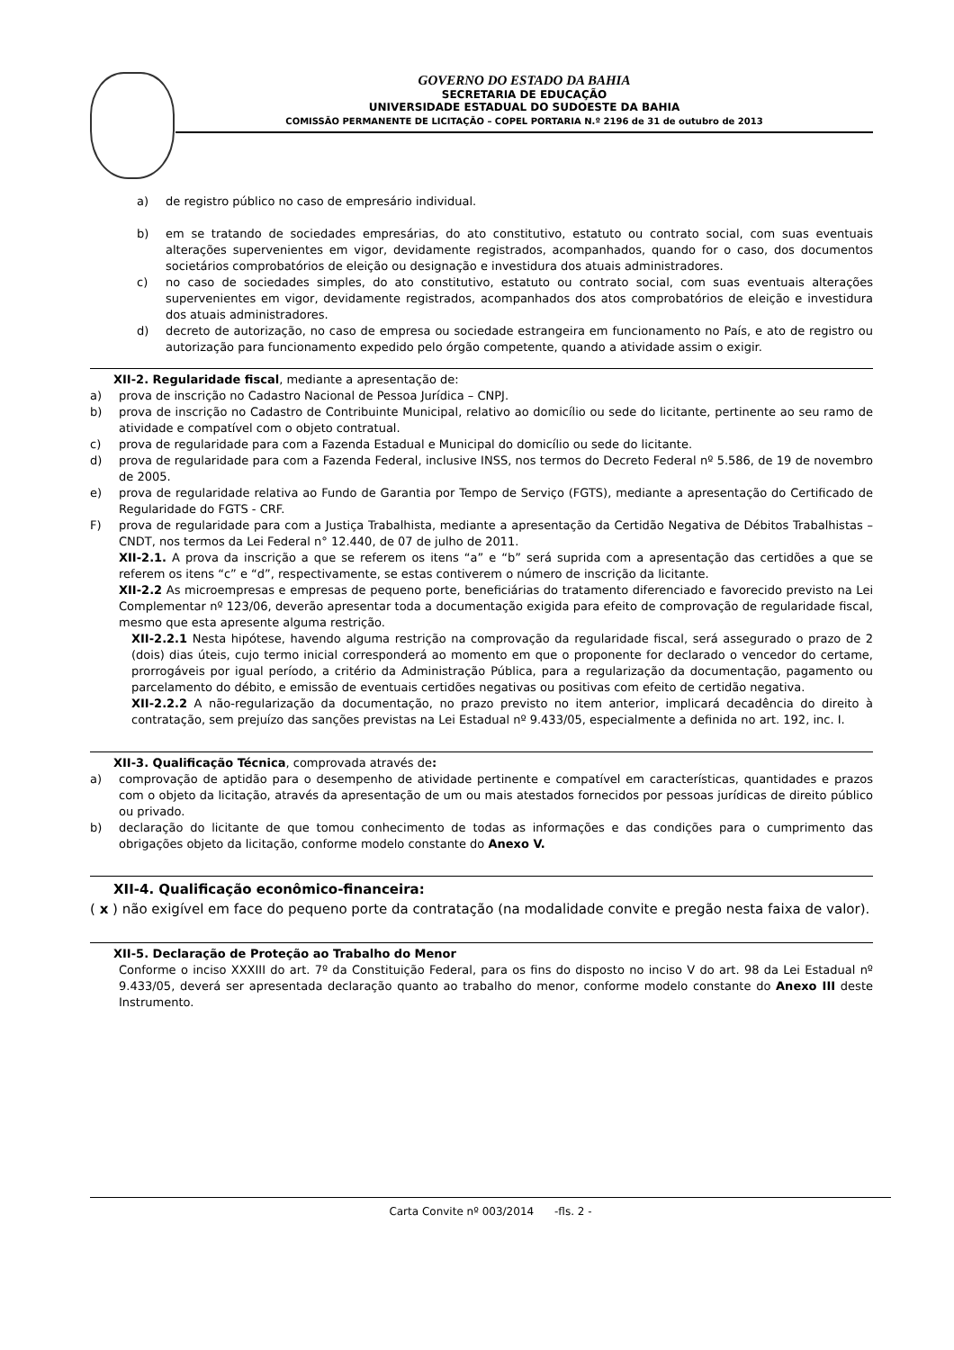GOVERNO DO ESTADO DA BAHIA
SECRETARIA DE EDUCAÇÃO
UNIVERSIDADE ESTADUAL DO SUDOESTE DA BAHIA
COMISSÃO PERMANENTE DE LICITAÇÃO – COPEL PORTARIA N.º 2196 de 31 de outubro de 2013
a) de registro público no caso de empresário individual.
b) em se tratando de sociedades empresárias, do ato constitutivo, estatuto ou contrato social, com suas eventuais alterações supervenientes em vigor, devidamente registrados, acompanhados, quando for o caso, dos documentos societários comprobatórios de eleição ou designação e investidura dos atuais administradores.
c) no caso de sociedades simples, do ato constitutivo, estatuto ou contrato social, com suas eventuais alterações supervenientes em vigor, devidamente registrados, acompanhados dos atos comprobatórios de eleição e investidura dos atuais administradores.
d) decreto de autorização, no caso de empresa ou sociedade estrangeira em funcionamento no País, e ato de registro ou autorização para funcionamento expedido pelo órgão competente, quando a atividade assim o exigir.
XII-2. Regularidade fiscal, mediante a apresentação de:
a) prova de inscrição no Cadastro Nacional de Pessoa Jurídica – CNPJ.
b) prova de inscrição no Cadastro de Contribuinte Municipal, relativo ao domicílio ou sede do licitante, pertinente ao seu ramo de atividade e compatível com o objeto contratual.
c) prova de regularidade para com a Fazenda Estadual e Municipal do domicílio ou sede do licitante.
d) prova de regularidade para com a Fazenda Federal, inclusive INSS, nos termos do Decreto Federal nº 5.586, de 19 de novembro de 2005.
e) prova de regularidade relativa ao Fundo de Garantia por Tempo de Serviço (FGTS), mediante a apresentação do Certificado de Regularidade do FGTS - CRF.
F) prova de regularidade para com a Justiça Trabalhista, mediante a apresentação da Certidão Negativa de Débitos Trabalhistas – CNDT, nos termos da Lei Federal n° 12.440, de 07 de julho de 2011.
XII-2.1. A prova da inscrição a que se referem os itens “a” e “b” será suprida com a apresentação das certidões a que se referem os itens “c” e “d”, respectivamente, se estas contiverem o número de inscrição da licitante.
XII-2.2 As microempresas e empresas de pequeno porte, beneficiárias do tratamento diferenciado e favorecido previsto na Lei Complementar nº 123/06, deverão apresentar toda a documentação exigida para efeito de comprovação de regularidade fiscal, mesmo que esta apresente alguma restrição.
XII-2.2.1 Nesta hipótese, havendo alguma restrição na comprovação da regularidade fiscal, será assegurado o prazo de 2 (dois) dias úteis, cujo termo inicial corresponderá ao momento em que o proponente for declarado o vencedor do certame, prorrogáveis por igual período, a critério da Administração Pública, para a regularização da documentação, pagamento ou parcelamento do débito, e emissão de eventuais certidões negativas ou positivas com efeito de certidão negativa.
XII-2.2.2 A não-regularização da documentação, no prazo previsto no item anterior, implicará decadência do direito à contratação, sem prejuízo das sanções previstas na Lei Estadual nº 9.433/05, especialmente a definida no art. 192, inc. I.
XII-3. Qualificação Técnica, comprovada através de:
a) comprovação de aptidão para o desempenho de atividade pertinente e compatível em características, quantidades e prazos com o objeto da licitação, através da apresentação de um ou mais atestados fornecidos por pessoas jurídicas de direito público ou privado.
b) declaração do licitante de que tomou conhecimento de todas as informações e das condições para o cumprimento das obrigações objeto da licitação, conforme modelo constante do Anexo V.
XII-4. Qualificação econômico-financeira:
( x ) não exigível em face do pequeno porte da contratação (na modalidade convite e pregão nesta faixa de valor).
XII-5. Declaração de Proteção ao Trabalho do Menor
Conforme o inciso XXXIII do art. 7º da Constituição Federal, para os fins do disposto no inciso V do art. 98 da Lei Estadual nº 9.433/05, deverá ser apresentada declaração quanto ao trabalho do menor, conforme modelo constante do Anexo III deste Instrumento.
Carta Convite nº 003/2014 -fls. 2 -